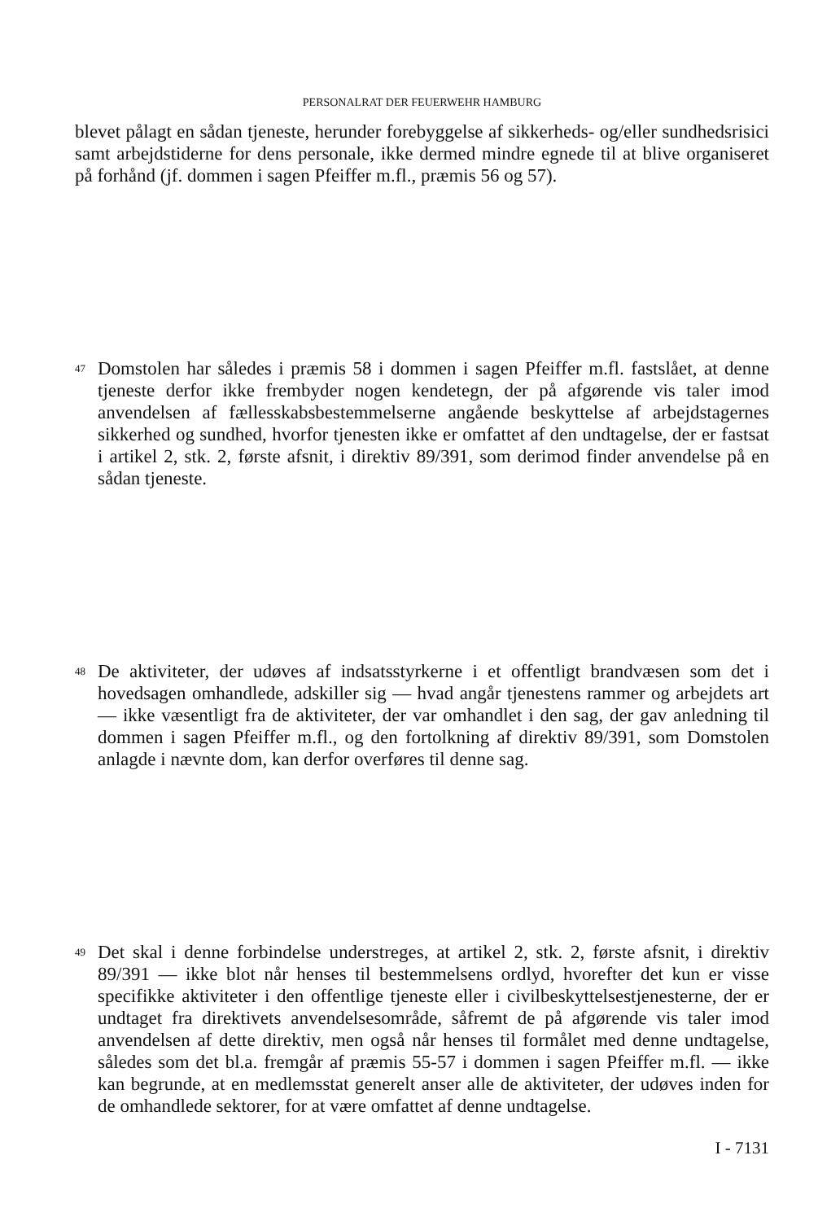PERSONALRAT DER FEUERWEHR HAMBURG
blevet pålagt en sådan tjeneste, herunder forebyggelse af sikkerheds- og/eller sundhedsrisici samt arbejdstiderne for dens personale, ikke dermed mindre egnede til at blive organiseret på forhånd (jf. dommen i sagen Pfeiffer m.fl., præmis 56 og 57).
47
Domstolen har således i præmis 58 i dommen i sagen Pfeiffer m.fl. fastslået, at denne tjeneste derfor ikke frembyder nogen kendetegn, der på afgørende vis taler imod anvendelsen af fællesskabsbestemmelserne angående beskyttelse af arbejdstagernes sikkerhed og sundhed, hvorfor tjenesten ikke er omfattet af den undtagelse, der er fastsat i artikel 2, stk. 2, første afsnit, i direktiv 89/391, som derimod finder anvendelse på en sådan tjeneste.
48
De aktiviteter, der udøves af indsatsstyrkerne i et offentligt brandvæsen som det i hovedsagen omhandlede, adskiller sig — hvad angår tjenestens rammer og arbejdets art — ikke væsentligt fra de aktiviteter, der var omhandlet i den sag, der gav anledning til dommen i sagen Pfeiffer m.fl., og den fortolkning af direktiv 89/391, som Domstolen anlagde i nævnte dom, kan derfor overføres til denne sag.
49
Det skal i denne forbindelse understreges, at artikel 2, stk. 2, første afsnit, i direktiv 89/391 — ikke blot når henses til bestemmelsens ordlyd, hvorefter det kun er visse specifikke aktiviteter i den offentlige tjeneste eller i civilbeskyttelsestjenesterne, der er undtaget fra direktivets anvendelsesområde, såfremt de på afgørende vis taler imod anvendelsen af dette direktiv, men også når henses til formålet med denne undtagelse, således som det bl.a. fremgår af præmis 55-57 i dommen i sagen Pfeiffer m.fl. — ikke kan begrunde, at en medlemsstat generelt anser alle de aktiviteter, der udøves inden for de omhandlede sektorer, for at være omfattet af denne undtagelse.
I - 7131